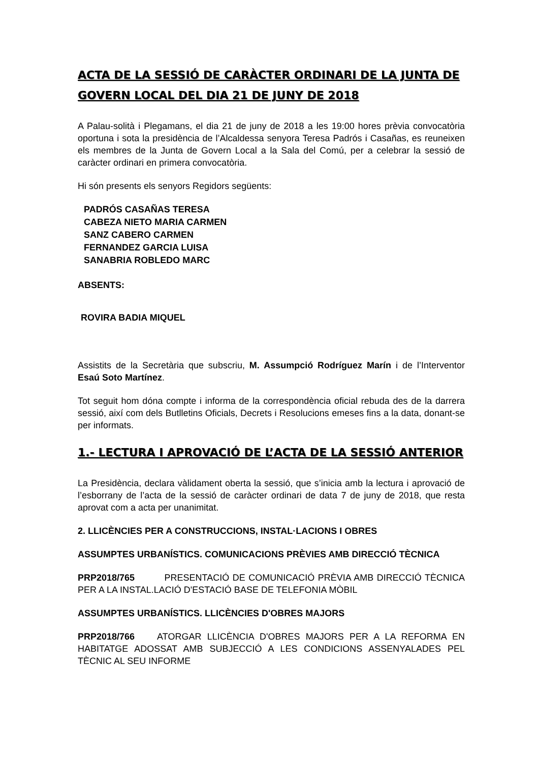ACTA DE LA SESSIÓ DE CARÀCTER ORDINARI DE LA JUNTA DE GOVERN LOCAL DEL DIA 21 DE JUNY DE 2018
A Palau-solità i Plegamans, el dia 21 de juny de 2018 a les 19:00 hores prèvia convocatòria oportuna i sota la presidència de l’Alcaldessa senyora Teresa Padrós i Casañas, es reuneixen els membres de la Junta de Govern Local a la Sala del Comú, per a celebrar la sessió de caràcter ordinari en primera convocatòria.
Hi són presents els senyors Regidors següents:
PADRÓS CASAÑAS TERESA
CABEZA NIETO MARIA CARMEN
SANZ CABERO CARMEN
FERNANDEZ GARCIA LUISA
SANABRIA ROBLEDO MARC
ABSENTS:
ROVIRA BADIA MIQUEL
Assistits de la Secretària que subscriu, M. Assumpció Rodríguez Marín i de l’Interventor Esaú Soto Martínez.
Tot seguit hom dóna compte i informa de la correspondència oficial rebuda des de la darrera sessió, així com dels Butlletins Oficials, Decrets i Resolucions emeses fins a la data, donant-se per informats.
1.- LECTURA I APROVACIÓ DE L’ACTA DE LA SESSIÓ ANTERIOR
La Presidència, declara vàlidament oberta la sessió, que s’inicia amb la lectura i aprovació de l’esborrany de l’acta de la sessió de caràcter ordinari de data 7 de juny de 2018, que resta aprovat com a acta per unanimitat.
2. LLICÈNCIES PER A CONSTRUCCIONS, INSTAL·LACIONS I OBRES
ASSUMPTES URBANÍSTICS. COMUNICACIONS PRÈVIES AMB DIRECCIÓ TÈCNICA
PRP2018/765 PRESENTACIÓ DE COMUNICACIÓ PRÈVIA AMB DIRECCIÓ TÈCNICA PER A LA INSTAL.LACIÓ D'ESTACIÓ BASE DE TELEFONIA MÒBIL
ASSUMPTES URBANÍSTICS. LLICÈNCIES D'OBRES MAJORS
PRP2018/766 ATORGAR LLICÈNCIA D'OBRES MAJORS PER A LA REFORMA EN HABITATGE ADOSSAT AMB SUBJECCIÓ A LES CONDICIONS ASSENYALADES PEL TÈCNIC AL SEU INFORME